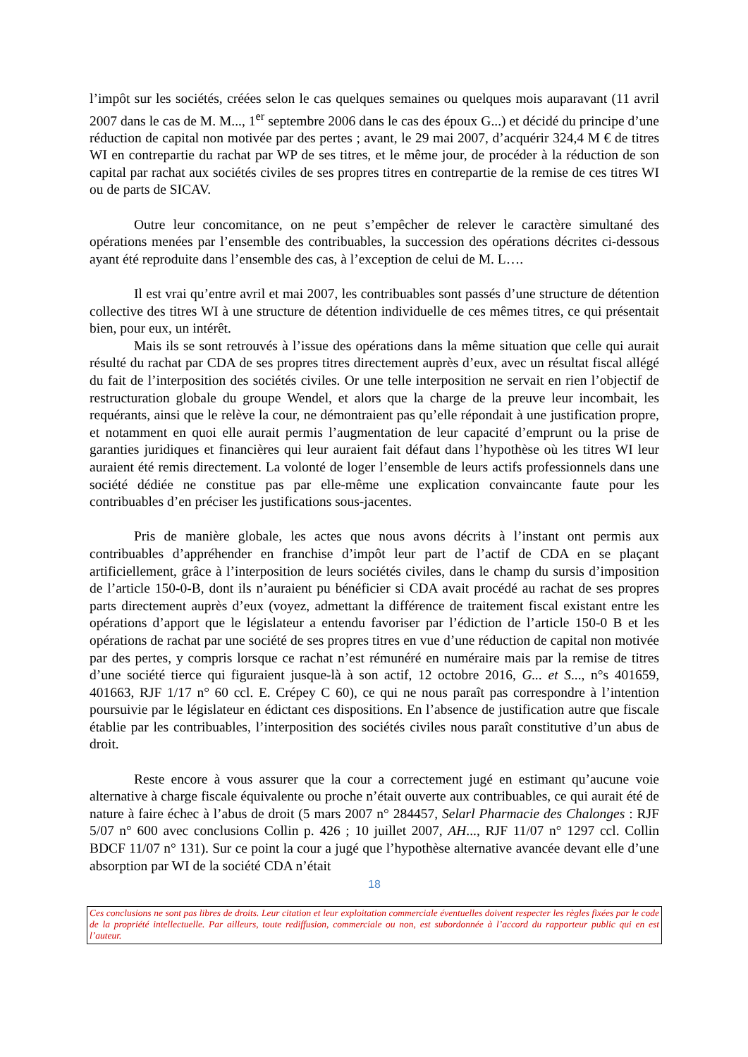l’impôt sur les sociétés, créées selon le cas quelques semaines ou quelques mois auparavant (11 avril 2007 dans le cas de M. M..., 1<sup>er</sup> septembre 2006 dans le cas des époux G...) et décidé du principe d’une réduction de capital non motivée par des pertes ; avant, le 29 mai 2007, d’acquérir 324,4 M € de titres WI en contrepartie du rachat par WP de ses titres, et le même jour, de procéder à la réduction de son capital par rachat aux sociétés civiles de ses propres titres en contrepartie de la remise de ces titres WI ou de parts de SICAV.
Outre leur concomitance, on ne peut s’empêcher de relever le caractère simultané des opérations menées par l’ensemble des contribuables, la succession des opérations décrites ci-dessous ayant été reproduite dans l’ensemble des cas, à l’exception de celui de M. L….
Il est vrai qu’entre avril et mai 2007, les contribuables sont passés d’une structure de détention collective des titres WI à une structure de détention individuelle de ces mêmes titres, ce qui présentait bien, pour eux, un intérêt.
Mais ils se sont retrouvés à l’issue des opérations dans la même situation que celle qui aurait résulté du rachat par CDA de ses propres titres directement auprès d’eux, avec un résultat fiscal allégé du fait de l’interposition des sociétés civiles. Or une telle interposition ne servait en rien l’objectif de restructuration globale du groupe Wendel, et alors que la charge de la preuve leur incombait, les requérants, ainsi que le relève la cour, ne démontraient pas qu’elle répondait à une justification propre, et notamment en quoi elle aurait permis l’augmentation de leur capacité d’emprunt ou la prise de garanties juridiques et financières qui leur auraient fait défaut dans l’hypothèse où les titres WI leur auraient été remis directement. La volonté de loger l’ensemble de leurs actifs professionnels dans une société dédiée ne constitue pas par elle-même une explication convaincante faute pour les contribuables d’en préciser les justifications sous-jacentes.
Pris de manière globale, les actes que nous avons décrits à l’instant ont permis aux contribuables d’appréhender en franchise d’impôt leur part de l’actif de CDA en se plaçant artificiellement, grâce à l’interposition de leurs sociétés civiles, dans le champ du sursis d’imposition de l’article 150-0-B, dont ils n’auraient pu bénéficier si CDA avait procédé au rachat de ses propres parts directement auprès d’eux (voyez, admettant la différence de traitement fiscal existant entre les opérations d’apport que le législateur a entendu favoriser par l’édiction de l’article 150-0 B et les opérations de rachat par une société de ses propres titres en vue d’une réduction de capital non motivée par des pertes, y compris lorsque ce rachat n’est rémunéré en numéraire mais par la remise de titres d’une société tierce qui figuraient jusque-là à son actif, 12 octobre 2016, G... et S..., n°s 401659, 401663, RJF 1/17 n° 60 ccl. E. Crépey C 60), ce qui ne nous paraît pas correspondre à l’intention poursuivie par le législateur en édictant ces dispositions. En l’absence de justification autre que fiscale établie par les contribuables, l’interposition des sociétés civiles nous paraît constitutive d’un abus de droit.
Reste encore à vous assurer que la cour a correctement jugé en estimant qu’aucune voie alternative à charge fiscale équivalente ou proche n’était ouverte aux contribuables, ce qui aurait été de nature à faire échec à l’abus de droit (5 mars 2007 n° 284457, Selarl Pharmacie des Chalonges : RJF 5/07 n° 600 avec conclusions Collin p. 426 ; 10 juillet 2007, AH..., RJF 11/07 n° 1297 ccl. Collin BDCF 11/07 n° 131). Sur ce point la cour a jugé que l’hypothèse alternative avancée devant elle d’une absorption par WI de la société CDA n’était
18
Ces conclusions ne sont pas libres de droits. Leur citation et leur exploitation commerciale éventuelles doivent respecter les règles fixées par le code de la propriété intellectuelle. Par ailleurs, toute rediffusion, commerciale ou non, est subordonnée à l’accord du rapporteur public qui en est l’auteur.